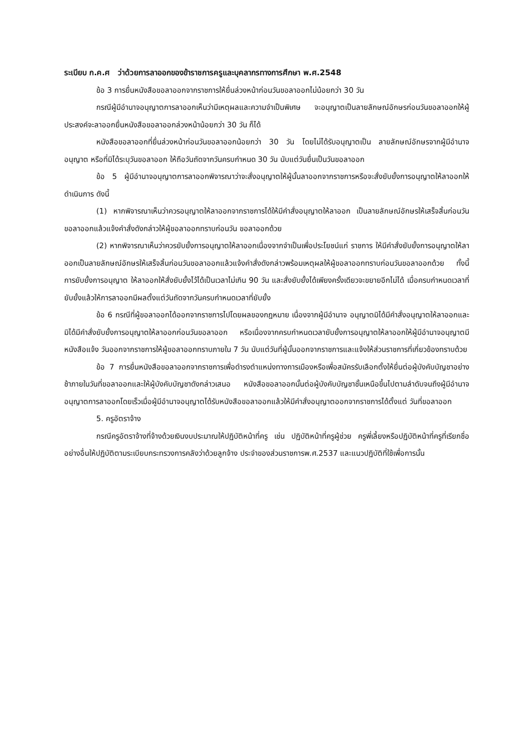ระเบียบ ก.ค.ศ ว่าด้วยการลาออกของข้าราชการครูและบุคลากรทางการศึกษา พ.ศ.2548
ข้อ 3 การยื่นหนังสือขอลาออกจากราชการให้ยื่นล่วงหน้าก่อนวันขอลาออกไม่น้อยกว่า 30 วัน
กรณีผู้มีอำนาจอนุญาตการลาออกเห็นว่ามีเหตุผลและความจำเป็นพิเศษ จะอนุญาตเป็นลายลักษณ์อักษรก่อนวันขอลาออกให้ผู้ประสงค์จะลาออกยื่นหนังสือขอลาออกล่วงหน้าน้อยกว่า 30 วัน ก็ได้
หนังสือขอลาออกที่ยื่นล่วงหน้าก่อนวันขอลาออกน้อยกว่า 30 วัน โดยไม่ได้รับอนุญาตเป็น ลายลักษณ์อักษรจากผู้มีอำนาจอนุญาต หรือที่มิได้ระบุวันขอลาออก ให้ถือวันถัดจากวันครบกำหนด 30 วัน นับแต่วันยื่นเป็นวันขอลาออก
ข้อ 5 ผู้มีอำนาจอนุญาตการลาออกพิจารณาว่าจะสั่งอนุญาตให้ผู้นั้นลาออกจากราชการหรือจะสั่งยับยั้งการอนุญาตให้ลาออกให้ดำเนินการ ดังนี้
(1) หากพิจารณาเห็นว่าควรอนุญาตให้ลาออกจากราชการได้ให้มีคำสั่งอนุญาตให้ลาออก เป็นลายลักษณ์อักษรให้เสร็จสิ้นก่อนวันขอลาออกแล้วแจ้งคำสั่งดังกล่าวให้ผู้ขอลาออกทราบก่อนวัน ขอลาออกด้วย
(2) หากพิจารณาเห็นว่าควรยับยั้งการอนุญาตให้ลาออกเนื่องจากจำเป็นเพื่อประโยชน์แก่ ราชการ ให้มีคำสั่งยับยั้งการอนุญาตให้ลาออกเป็นลายลักษณ์อักษรให้เสร็จสิ้นก่อนวันขอลาออกแล้วแจ้งคำสั่งดังกล่าวพร้อมเหตุผลให้ผู้ขอลาออกทราบก่อนวันขอลาออกด้วย ทั้งนี้การยับยั้งการอนุญาต ให้ลาออกให้สั่งยับยั้งไว้ได้เป็นเวลาไม่เกิน 90 วัน และสั่งยับยั้งได้เพียงครั้งเดียวจะขยายอีกไม่ได้ เมื่อครบกำหนดเวลาที่ยับยั้งแล้วให้การลาออกมีผลตั้งแต่วันถัดจากวันครบกำหนดเวลาที่ยับยั้ง
ข้อ 6 กรณีที่ผู้ขอลาออกได้ออกจากราชการไปโดยผลของกฎหมาย เนื่องจากผู้มีอำนาจ อนุญาตมิได้มีคำสั่งอนุญาตให้ลาออกและมิได้มีคำสั่งยับยั้งการอนุญาตให้ลาออกก่อนวันขอลาออก หรือเนื่องจากครบกำหนดเวลายับยั้งการอนุญาตให้ลาออกให้ผู้มีอำนาจอนุญาตมีหนังสือแจ้ง วันออกจากราชการให้ผู้ขอลาออกทราบภายใน 7 วัน นับแต่วันที่ผู้นั้นออกจากราชการและแจ้งให้ส่วนราชการที่เกี่ยวข้องทราบด้วย
ข้อ 7 การยื่นหนังสือขอลาออกจากราชการเพื่อดำรงตำแหน่งทางการเมืองหรือเพื่อสมัครรับเลือกตั้งให้ยื่นต่อผู้บังคับบัญชาอย่างช้าภายในวันที่ขอลาออกและให้ผู้บังคับบัญชาดังกล่าวเสนอ หนังสือขอลาออกนั้นต่อผู้บังคับบัญชาชั้นเหนือขึ้นไปตามลำดับจนถึงผู้มีอำนาจอนุญาตการลาออกโดยเร็วเมื่อผู้มีอำนาจอนุญาตได้รับหนังสือขอลาออกแล้วให้มีคำสั่งอนุญาตออกจากราชการได้ตั้งแต่ วันที่ขอลาออก
5. ครูอัตราจ้าง
กรณีครูอัตราจ้างที่จ้างด้วยเงินงบประมาณให้ปฏิบัติหน้าที่ครู เช่น ปฏิบัติหน้าที่ครูผู้ช่วย ครูพี่เลี้ยงหรือปฏิบัติหน้าที่ครูที่เรียกชื่ออย่างอื่นให้ปฏิบัติตามระเบียบกระทรวงการคลังว่าด้วยลูกจ้าง ประจำของส่วนราชการพ.ศ.2537 และแนวปฏิบัติที่ใช้เพื่อการนั้น